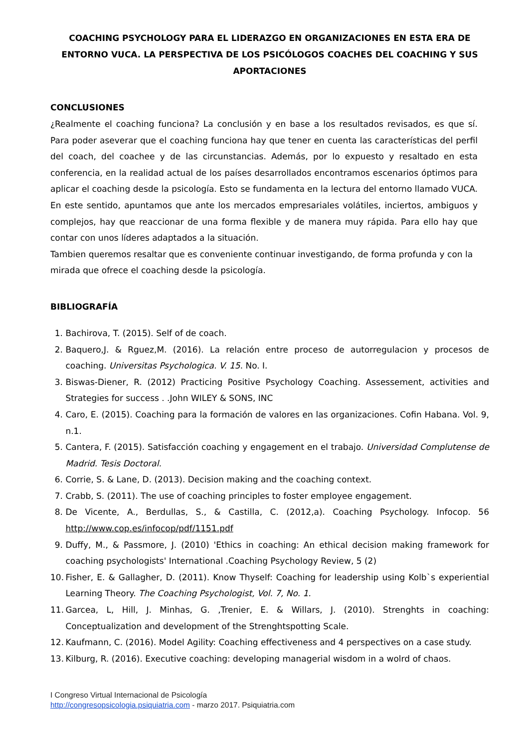COACHING PSYCHOLOGY PARA EL LIDERAZGO EN ORGANIZACIONES EN ESTA ERA DE ENTORNO VUCA. LA PERSPECTIVA DE LOS PSICÓLOGOS COACHES DEL COACHING Y SUS APORTACIONES
CONCLUSIONES
¿Realmente el coaching funciona? La conclusión y en base a los resultados revisados, es que sí. Para poder aseverar que el coaching funciona hay que tener en cuenta las características del perfil del coach, del coachee y de las circunstancias. Además, por lo expuesto y resaltado en esta conferencia, en la realidad actual de los países desarrollados encontramos escenarios óptimos para aplicar el coaching desde la psicología. Esto se fundamenta en la lectura del entorno llamado VUCA. En este sentido, apuntamos que ante los mercados empresariales volátiles, inciertos, ambiguos y complejos, hay que reaccionar de una forma flexible y de manera muy rápida. Para ello hay que contar con unos líderes adaptados a la situación.
Tambien queremos resaltar que es conveniente continuar investigando, de forma profunda y con la mirada que ofrece el coaching desde la psicología.
BIBLIOGRAFÍA
1. Bachirova, T. (2015). Self of de coach.
2. Baquero,J. & Rguez,M. (2016). La relación entre proceso de autorregulacion y procesos de coaching. Universitas Psychologica. V. 15. No. I.
3. Biswas-Diener, R. (2012) Practicing Positive Psychology Coaching. Assessement, activities and Strategies for success . .John WILEY & SONS, INC
4. Caro, E. (2015). Coaching para la formación de valores en las organizaciones. Cofin Habana. Vol. 9, n.1.
5. Cantera, F. (2015). Satisfacción coaching y engagement en el trabajo. Universidad Complutense de Madrid. Tesis Doctoral.
6. Corrie, S. & Lane, D. (2013). Decision making and the coaching context.
7. Crabb, S. (2011). The use of coaching principles to foster employee engagement.
8. De Vicente, A., Berdullas, S., & Castilla, C. (2012,a). Coaching Psychology. Infocop. 56 http://www.cop.es/infocop/pdf/1151.pdf
9. Duffy, M., & Passmore, J. (2010) 'Ethics in coaching: An ethical decision making framework for coaching psychologists' International .Coaching Psychology Review, 5 (2)
10. Fisher, E. & Gallagher, D. (2011). Know Thyself: Coaching for leadership using Kolb`s experiential Learning Theory. The Coaching Psychologist, Vol. 7, No. 1.
11. Garcea, L, Hill, J. Minhas, G. ,Trenier, E. & Willars, J. (2010). Strenghts in coaching: Conceptualization and development of the Strenghtspotting Scale.
12. Kaufmann, C. (2016). Model Agility: Coaching effectiveness and 4 perspectives on a case study.
13. Kilburg, R. (2016). Executive coaching: developing managerial wisdom in a wolrd of chaos.
I Congreso Virtual Internacional de Psicología
http://congresopsicologia.psiquiatria.com - marzo 2017. Psiquiatria.com